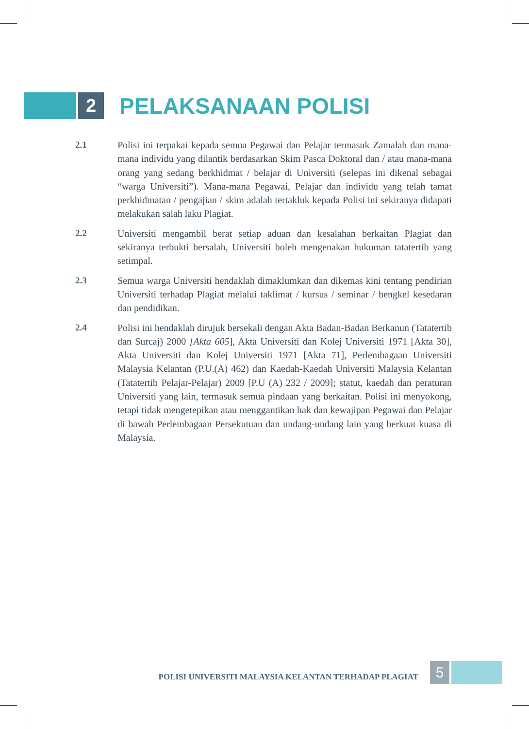2
PELAKSANAAN POLISI
2.1
Polisi ini terpakai kepada semua Pegawai dan Pelajar termasuk Zamalah dan mana-mana individu yang dilantik berdasarkan Skim Pasca Doktoral dan / atau mana-mana orang yang sedang berkhidmat / belajar di Universiti (selepas ini dikenal sebagai “warga Universiti”). Mana-mana Pegawai, Pelajar dan individu yang telah tamat perkhidmatan / pengajian / skim adalah tertakluk kepada Polisi ini sekiranya didapati melakukan salah laku Plagiat.
2.2
Universiti mengambil berat setiap aduan dan kesalahan berkaitan Plagiat dan sekiranya terbukti bersalah, Universiti boleh mengenakan hukuman tatatertib yang setimpal.
2.3
Semua warga Universiti hendaklah dimaklumkan dan dikemas kini tentang pendirian Universiti terhadap Plagiat melalui taklimat / kursus / seminar / bengkel kesedaran dan pendidikan.
2.4
Polisi ini hendaklah dirujuk bersekali dengan Akta Badan-Badan Berkanun (Tatatertib dan Surcaj) 2000 [Akta 605], Akta Universiti dan Kolej Universiti 1971 [Akta 30], Akta Universiti dan Kolej Universiti 1971 [Akta 71], Perlembagaan Universiti Malaysia Kelantan (P.U.(A) 462) dan Kaedah-Kaedah Universiti Malaysia Kelantan (Tatatertib Pelajar-Pelajar) 2009 [P.U (A) 232 / 2009]; statut, kaedah dan peraturan Universiti yang lain, termasuk semua pindaan yang berkaitan. Polisi ini menyokong, tetapi tidak mengetepikan atau menggantikan hak dan kewajipan Pegawai dan Pelajar di bawah Perlembagaan Persekutuan dan undang-undang lain yang berkuat kuasa di Malaysia.
POLISI UNIVERSITI MALAYSIA KELANTAN TERHADAP PLAGIAT
5